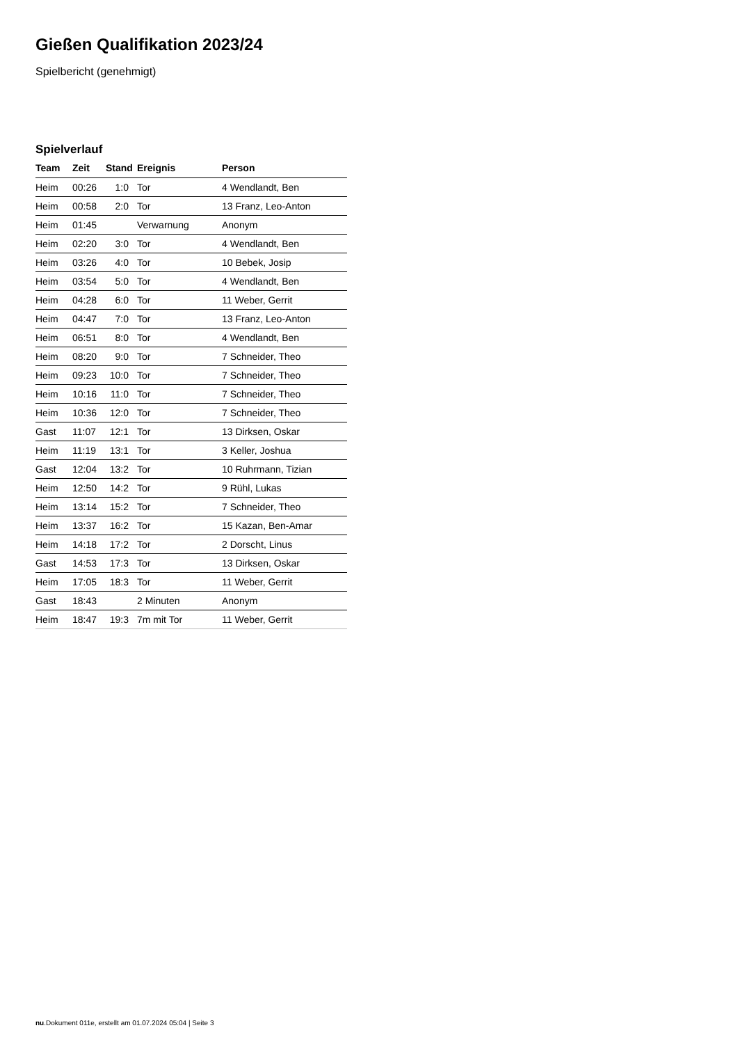Gießen Qualifikation 2023/24
Spielbericht (genehmigt)
Spielverlauf
| Team | Zeit | Stand | Ereignis | Person |
| --- | --- | --- | --- | --- |
| Heim | 00:26 | 1:0 | Tor | 4 Wendlandt, Ben |
| Heim | 00:58 | 2:0 | Tor | 13 Franz, Leo-Anton |
| Heim | 01:45 | | Verwarnung | Anonym |
| Heim | 02:20 | 3:0 | Tor | 4 Wendlandt, Ben |
| Heim | 03:26 | 4:0 | Tor | 10 Bebek, Josip |
| Heim | 03:54 | 5:0 | Tor | 4 Wendlandt, Ben |
| Heim | 04:28 | 6:0 | Tor | 11 Weber, Gerrit |
| Heim | 04:47 | 7:0 | Tor | 13 Franz, Leo-Anton |
| Heim | 06:51 | 8:0 | Tor | 4 Wendlandt, Ben |
| Heim | 08:20 | 9:0 | Tor | 7 Schneider, Theo |
| Heim | 09:23 | 10:0 | Tor | 7 Schneider, Theo |
| Heim | 10:16 | 11:0 | Tor | 7 Schneider, Theo |
| Heim | 10:36 | 12:0 | Tor | 7 Schneider, Theo |
| Gast | 11:07 | 12:1 | Tor | 13 Dirksen, Oskar |
| Heim | 11:19 | 13:1 | Tor | 3 Keller, Joshua |
| Gast | 12:04 | 13:2 | Tor | 10 Ruhrmann, Tizian |
| Heim | 12:50 | 14:2 | Tor | 9 Rühl, Lukas |
| Heim | 13:14 | 15:2 | Tor | 7 Schneider, Theo |
| Heim | 13:37 | 16:2 | Tor | 15 Kazan, Ben-Amar |
| Heim | 14:18 | 17:2 | Tor | 2 Dorscht, Linus |
| Gast | 14:53 | 17:3 | Tor | 13 Dirksen, Oskar |
| Heim | 17:05 | 18:3 | Tor | 11 Weber, Gerrit |
| Gast | 18:43 | | 2 Minuten | Anonym |
| Heim | 18:47 | 19:3 | 7m mit Tor | 11 Weber, Gerrit |
nu.Dokument 011e, erstellt am 01.07.2024 05:04 | Seite 3